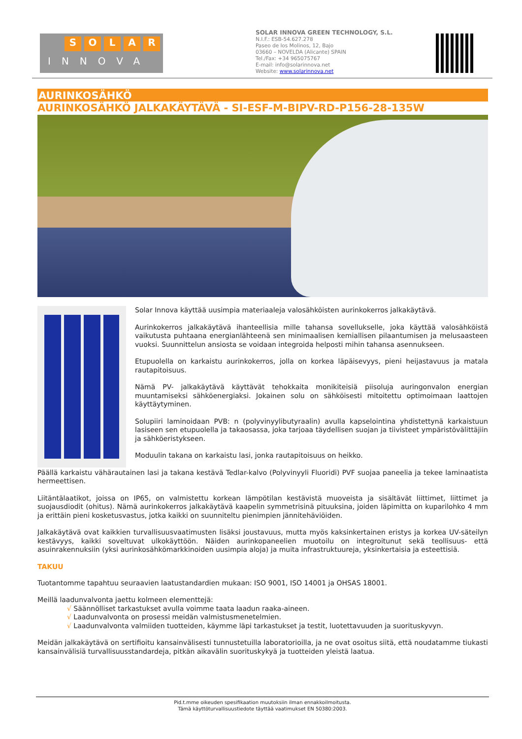SOLAR
INNOVA
SOLAR INNOVA GREEN TECHNOLOGY, S.L.
N.I.F.: ESB-54.627.278
Paseo de los Molinos, 12, Bajo
03660 – NOVELDA (Alicante) SPAIN
Tel./Fax: +34 965075767
E-mail: info@solarinnova.net
Website: www.solarinnova.net
AURINKOSÄHKÖ
AURINKOSÄHKÖ JALKAKÄYTÄVÄ - SI-ESF-M-BIPV-RD-P156-28-135W
Solar Innova käyttää uusimpia materiaaleja valosähköisten aurinkokerros jalkakäytävä.
Aurinkokerros jalkakäytävä ihanteellisia mille tahansa sovellukselle, joka käyttää valosähköistä vaikutusta puhtaana energianlähteenä sen minimaalisen kemiallisen pilaantumisen ja melusaasteen vuoksi. Suunnittelun ansiosta se voidaan integroida helposti mihin tahansa asennukseen.
Etupuolella on karkaistu aurinkokerros, jolla on korkea läpäisevyys, pieni heijastavuus ja matala rautapitoisuus.
Nämä PV- jalkakäytävä käyttävät tehokkaita monikiteisiä piisoluja auringonvalon energian muuntamiseksi sähköenergiaksi. Jokainen solu on sähköisesti mitoitettu optimoimaan laattojen käyttäytyminen.
Solupiiri laminoidaan PVB: n (polyvinyylibutyraalin) avulla kapselointina yhdistettynä karkaistuun lasiseen sen etupuolella ja takaosassa, joka tarjoaa täydellisen suojan ja tiivisteet ympäristövälittäjiin ja sähköeristykseen.
Moduulin takana on karkaistu lasi, jonka rautapitoisuus on heikko.
Päällä karkaistu vähärautainen lasi ja takana kestävä Tedlar-kalvo (Polyvinyyli Fluoridi) PVF suojaa paneelia ja tekee laminaatista hermeettisen.
Liitäntälaatikot, joissa on IP65, on valmistettu korkean lämpötilan kestävistä muoveista ja sisältävät liittimet, liittimet ja suojausdiodit (ohitus). Nämä aurinkokerros jalkakäytävä kaapelin symmetrisinä pituuksina, joiden läpimitta on kuparilohko 4 mm ja erittäin pieni kosketusvastus, jotka kaikki on suunniteltu pienimpien jännitehäviöiden.
Jalkakäytävä ovat kaikkien turvallisuusvaatimusten lisäksi joustavuus, mutta myös kaksinkertainen eristys ja korkea UV-säteilyn kestävyys, kaikki soveltuvat ulkokäyttöön. Näiden aurinkopaneelien muotoilu on integroitunut sekä teollisuus- että asuinrakennuksiin (yksi aurinkosähkömarkkinoiden uusimpia aloja) ja muita infrastruktuureja, yksinkertaisia ja esteettisiä.
TAKUU
Tuotantomme tapahtuu seuraavien laatustandardien mukaan: ISO 9001, ISO 14001 ja OHSAS 18001.
Meillä laadunvalvonta jaettu kolmeen elementtejä:
√ Säännölliset tarkastukset avulla voimme taata laadun raaka-aineen.
√ Laadunvalvonta on prosessi meidän valmistusmenetelmien.
√ Laadunvalvonta valmiiden tuotteiden, käymme läpi tarkastukset ja testit, luotettavuuden ja suorituskyvyn.
Meidän jalkakäytävä on sertifioitu kansainvälisesti tunnustetuilla laboratorioilla, ja ne ovat osoitus siitä, että noudatamme tiukasti kansainvälisiä turvallisuusstandardeja, pitkän aikavälin suorituskykyä ja tuotteiden yleistä laatua.
Pid.t.mme oikeuden spesifikaation muutoksiin ilman ennakkoilmoitusta.
Tämä käyttöturvallisuustiedote täyttää vaatimukset EN 50380:2003.